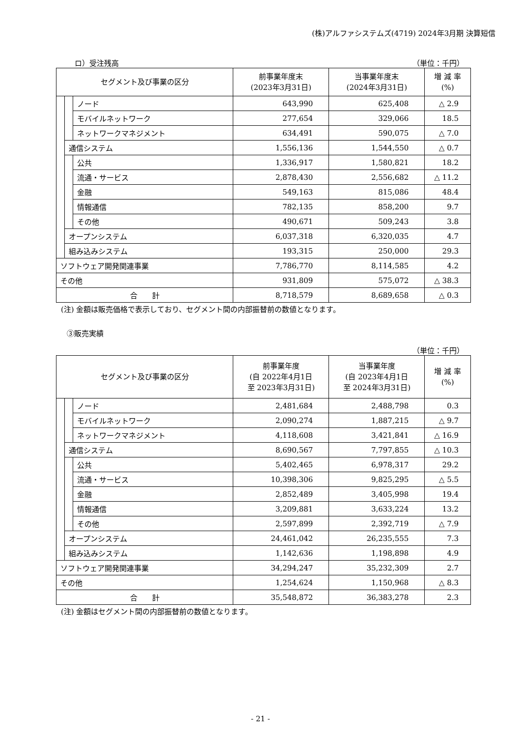(株)アルファシステムズ(4719) 2024年3月期 決算短信
ロ）受注残高 （単位：千円）
| セグメント及び事業の区分 | | | 前事業年度末 (2023年3月31日) | 当事業年度末 (2024年3月31日) | 増 減 率 (%) |
| --- | --- | --- | --- | --- | --- |
| | | ノード | 643,990 | 625,408 | △ 2.9 |
| | | モバイルネットワーク | 277,654 | 329,066 | 18.5 |
| | | ネットワークマネジメント | 634,491 | 590,075 | △ 7.0 |
| | 通信システム | | 1,556,136 | 1,544,550 | △ 0.7 |
| | | 公共 | 1,336,917 | 1,580,821 | 18.2 |
| | | 流通・サービス | 2,878,430 | 2,556,682 | △ 11.2 |
| | | 金融 | 549,163 | 815,086 | 48.4 |
| | | 情報通信 | 782,135 | 858,200 | 9.7 |
| | | その他 | 490,671 | 509,243 | 3.8 |
| | オープンシステム | | 6,037,318 | 6,320,035 | 4.7 |
| | 組み込みシステム | | 193,315 | 250,000 | 29.3 |
| ソフトウェア開発関連事業 | | | 7,786,770 | 8,114,585 | 4.2 |
| その他 | | | 931,809 | 575,072 | △ 38.3 |
| 合 計 | | | 8,718,579 | 8,689,658 | △ 0.3 |
(注) 金額は販売価格で表示しており、セグメント間の内部振替前の数値となります。
③販売実績
（単位：千円）
| セグメント及び事業の区分 | | | 前事業年度 (自 2022年4月1日 至 2023年3月31日) | 当事業年度 (自 2023年4月1日 至 2024年3月31日) | 増 減 率 (%) |
| --- | --- | --- | --- | --- | --- |
| | | ノード | 2,481,684 | 2,488,798 | 0.3 |
| | | モバイルネットワーク | 2,090,274 | 1,887,215 | △ 9.7 |
| | | ネットワークマネジメント | 4,118,608 | 3,421,841 | △ 16.9 |
| | 通信システム | | 8,690,567 | 7,797,855 | △ 10.3 |
| | | 公共 | 5,402,465 | 6,978,317 | 29.2 |
| | | 流通・サービス | 10,398,306 | 9,825,295 | △ 5.5 |
| | | 金融 | 2,852,489 | 3,405,998 | 19.4 |
| | | 情報通信 | 3,209,881 | 3,633,224 | 13.2 |
| | | その他 | 2,597,899 | 2,392,719 | △ 7.9 |
| | オープンシステム | | 24,461,042 | 26,235,555 | 7.3 |
| | 組み込みシステム | | 1,142,636 | 1,198,898 | 4.9 |
| ソフトウェア開発関連事業 | | | 34,294,247 | 35,232,309 | 2.7 |
| その他 | | | 1,254,624 | 1,150,968 | △ 8.3 |
| 合 計 | | | 35,548,872 | 36,383,278 | 2.3 |
(注) 金額はセグメント間の内部振替前の数値となります。
- 21 -